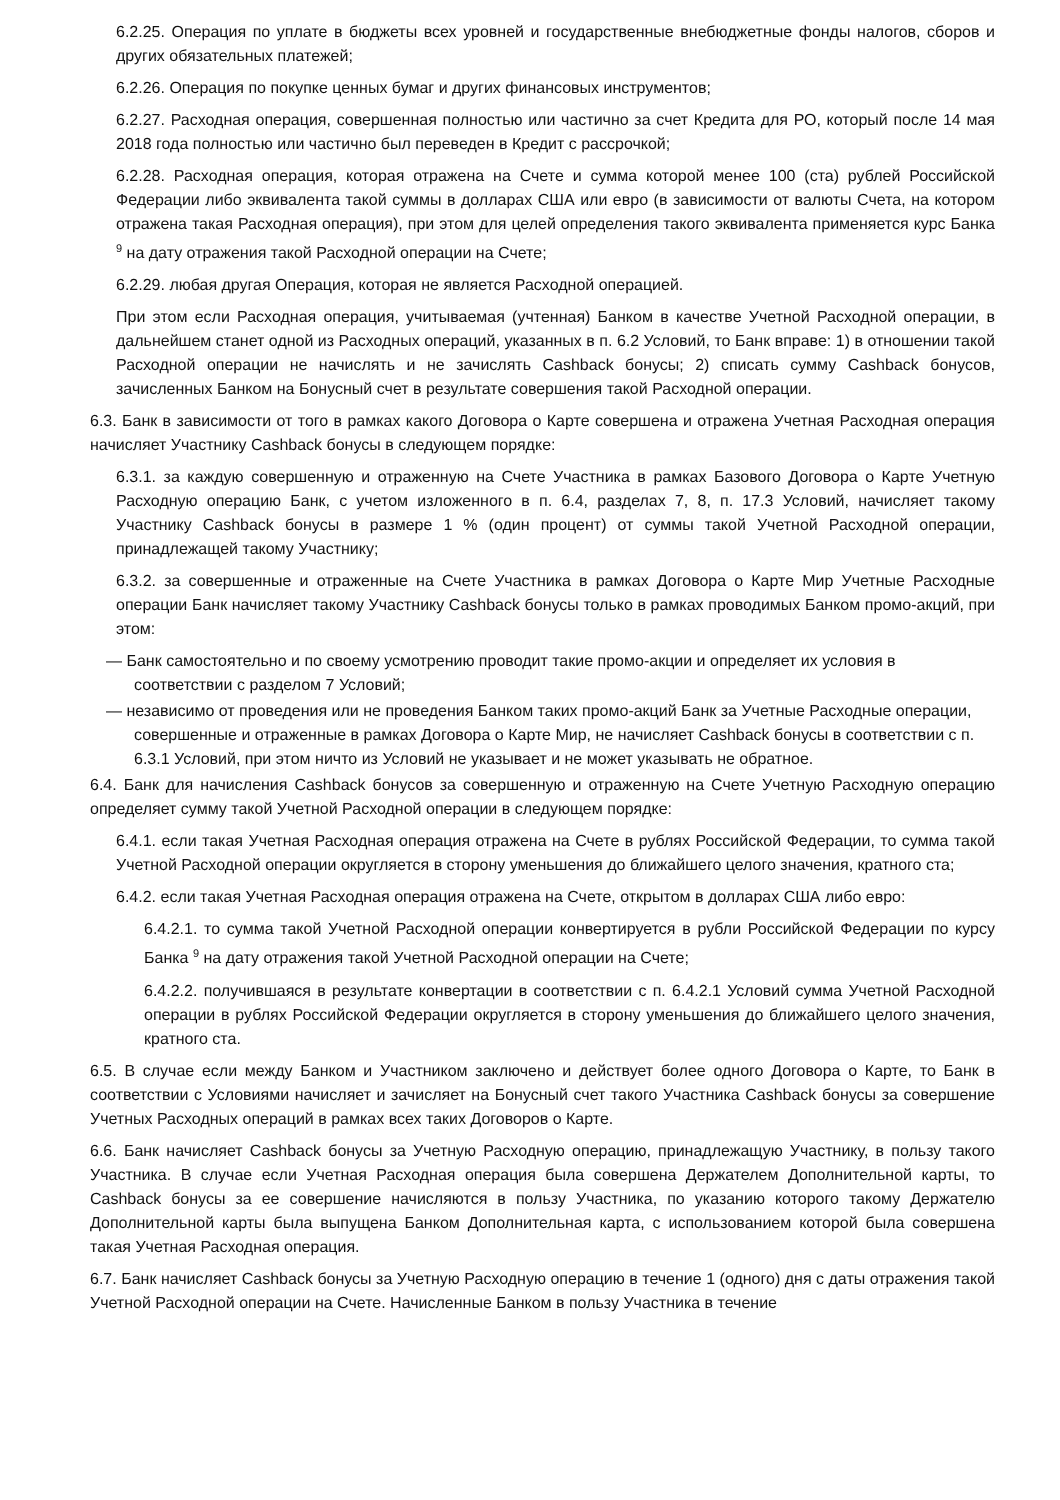6.2.25. Операция по уплате в бюджеты всех уровней и государственные внебюджетные фонды налогов, сборов и других обязательных платежей;
6.2.26. Операция по покупке ценных бумаг и других финансовых инструментов;
6.2.27. Расходная операция, совершенная полностью или частично за счет Кредита для РО, который после 14 мая 2018 года полностью или частично был переведен в Кредит с рассрочкой;
6.2.28. Расходная операция, которая отражена на Счете и сумма которой менее 100 (ста) рублей Российской Федерации либо эквивалента такой суммы в долларах США или евро (в зависимости от валюты Счета, на котором отражена такая Расходная операция), при этом для целей определения такого эквивалента применяется курс Банка <sup>9</sup> на дату отражения такой Расходной операции на Счете;
6.2.29. любая другая Операция, которая не является Расходной операцией.
При этом если Расходная операция, учитываемая (учтенная) Банком в качестве Учетной Расходной операции, в дальнейшем станет одной из Расходных операций, указанных в п. 6.2 Условий, то Банк вправе: 1) в отношении такой Расходной операции не начислять и не зачислять Cashback бонусы; 2) списать сумму Cashback бонусов, зачисленных Банком на Бонусный счет в результате совершения такой Расходной операции.
6.3. Банк в зависимости от того в рамках какого Договора о Карте совершена и отражена Учетная Расходная операция начисляет Участнику Cashback бонусы в следующем порядке:
6.3.1. за каждую совершенную и отраженную на Счете Участника в рамках Базового Договора о Карте Учетную Расходную операцию Банк, с учетом изложенного в п. 6.4, разделах 7, 8, п. 17.3 Условий, начисляет такому Участнику Cashback бонусы в размере 1 % (один процент) от суммы такой Учетной Расходной операции, принадлежащей такому Участнику;
6.3.2. за совершенные и отраженные на Счете Участника в рамках Договора о Карте Мир Учетные Расходные операции Банк начисляет такому Участнику Cashback бонусы только в рамках проводимых Банком промо-акций, при этом:
— Банк самостоятельно и по своему усмотрению проводит такие промо-акции и определяет их условия в соответствии с разделом 7 Условий;
— независимо от проведения или не проведения Банком таких промо-акций Банк за Учетные Расходные операции, совершенные и отраженные в рамках Договора о Карте Мир, не начисляет Cashback бонусы в соответствии с п. 6.3.1 Условий, при этом ничто из Условий не указывает и не может указывать не обратное.
6.4. Банк для начисления Cashback бонусов за совершенную и отраженную на Счете Учетную Расходную операцию определяет сумму такой Учетной Расходной операции в следующем порядке:
6.4.1. если такая Учетная Расходная операция отражена на Счете в рублях Российской Федерации, то сумма такой Учетной Расходной операции округляется в сторону уменьшения до ближайшего целого значения, кратного ста;
6.4.2. если такая Учетная Расходная операция отражена на Счете, открытом в долларах США либо евро:
6.4.2.1. то сумма такой Учетной Расходной операции конвертируется в рубли Российской Федерации по курсу Банка <sup>9</sup> на дату отражения такой Учетной Расходной операции на Счете;
6.4.2.2. получившаяся в результате конвертации в соответствии с п. 6.4.2.1 Условий сумма Учетной Расходной операции в рублях Российской Федерации округляется в сторону уменьшения до ближайшего целого значения, кратного ста.
6.5. В случае если между Банком и Участником заключено и действует более одного Договора о Карте, то Банк в соответствии с Условиями начисляет и зачисляет на Бонусный счет такого Участника Cashback бонусы за совершение Учетных Расходных операций в рамках всех таких Договоров о Карте.
6.6. Банк начисляет Cashback бонусы за Учетную Расходную операцию, принадлежащую Участнику, в пользу такого Участника. В случае если Учетная Расходная операция была совершена Держателем Дополнительной карты, то Cashback бонусы за ее совершение начисляются в пользу Участника, по указанию которого такому Держателю Дополнительной карты была выпущена Банком Дополнительная карта, с использованием которой была совершена такая Учетная Расходная операция.
6.7. Банк начисляет Cashback бонусы за Учетную Расходную операцию в течение 1 (одного) дня с даты отражения такой Учетной Расходной операции на Счете. Начисленные Банком в пользу Участника в течение